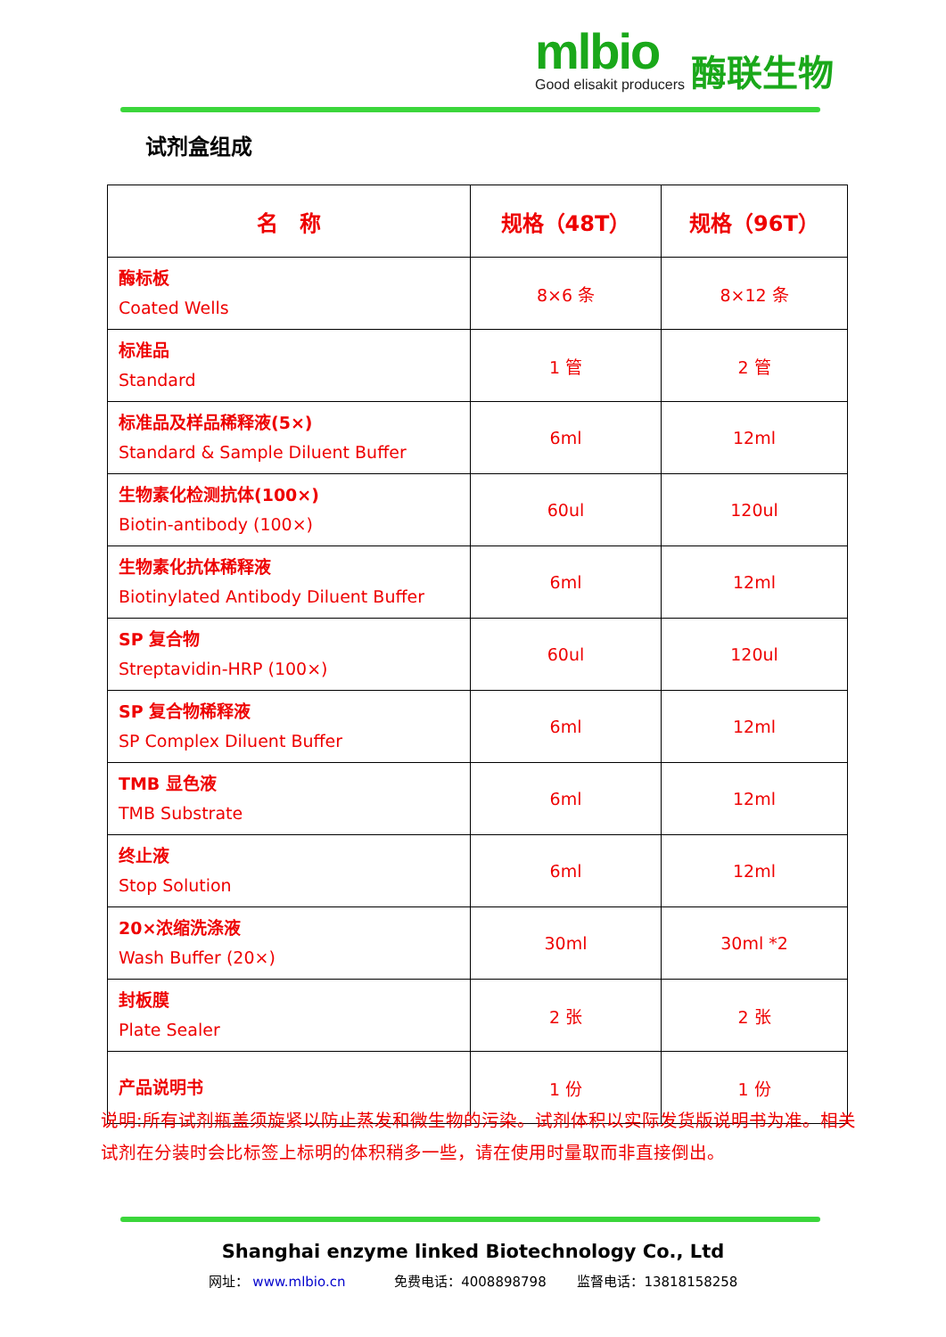mlbio
酶联生物
Good elisakit producers
试剂盒组成
| 名 称 | 规格（48T） | 规格（96T） |
| --- | --- | --- |
| 酶标板 Coated Wells | 8×6 条 | 8×12 条 |
| 标准品 Standard | 1 管 | 2 管 |
| 标准品及样品稀释液(5×) Standard & Sample Diluent Buffer | 6ml | 12ml |
| 生物素化检测抗体(100×) Biotin-antibody (100×) | 60ul | 120ul |
| 生物素化抗体稀释液 Biotinylated Antibody Diluent Buffer | 6ml | 12ml |
| SP 复合物 Streptavidin-HRP (100×) | 60ul | 120ul |
| SP 复合物稀释液 SP Complex Diluent Buffer | 6ml | 12ml |
| TMB 显色液 TMB Substrate | 6ml | 12ml |
| 终止液 Stop Solution | 6ml | 12ml |
| 20×浓缩洗涤液 Wash Buffer (20×) | 30ml | 30ml *2 |
| 封板膜 Plate Sealer | 2 张 | 2 张 |
| 产品说明书 | 1 份 | 1 份 |
说明:所有试剂瓶盖须旋紧以防止蒸发和微生物的污染。试剂体积以实际发货版说明书为准。相关试剂在分装时会比标签上标明的体积稍多一些，请在使用时量取而非直接倒出。
Shanghai enzyme linked Biotechnology Co., Ltd
网址： www.mlbio.cn 免费电话：4008898798 　　监督电话：13818158258